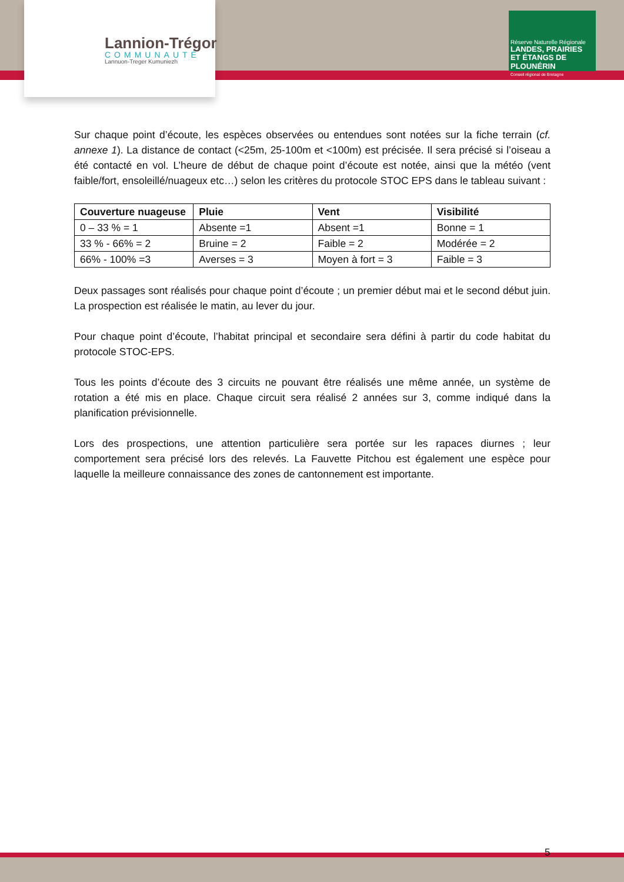Lannion-Trégor
COMMUNAUTÉ
Lannuon-Treger Kumuniezh
Réserve Naturelle Régionale
LANDES, PRAIRIES ET ÉTANGS DE PLOUNÉRIN
Conseil régional de Bretagne
Sur chaque point d’écoute, les espèces observées ou entendues sont notées sur la fiche terrain (cf. annexe 1). La distance de contact (<25m, 25-100m et <100m) est précisée. Il sera précisé si l’oiseau a été contacté en vol. L’heure de début de chaque point d’écoute est notée, ainsi que la météo (vent faible/fort, ensoleillé/nuageux etc…) selon les critères du protocole STOC EPS dans le tableau suivant :
| Couverture nuageuse | Pluie | Vent | Visibilité |
| --- | --- | --- | --- |
| 0 – 33 % = 1 | Absente =1 | Absent =1 | Bonne = 1 |
| 33 % - 66% = 2 | Bruine = 2 | Faible = 2 | Modérée = 2 |
| 66% - 100% =3 | Averses = 3 | Moyen à fort = 3 | Faible = 3 |
Deux passages sont réalisés pour chaque point d’écoute ; un premier début mai et le second début juin. La prospection est réalisée le matin, au lever du jour.
Pour chaque point d’écoute, l’habitat principal et secondaire sera défini à partir du code habitat du protocole STOC-EPS.
Tous les points d’écoute des 3 circuits ne pouvant être réalisés une même année, un système de rotation a été mis en place. Chaque circuit sera réalisé 2 années sur 3, comme indiqué dans la planification prévisionnelle.
Lors des prospections, une attention particulière sera portée sur les rapaces diurnes ; leur comportement sera précisé lors des relevés. La Fauvette Pitchou est également une espèce pour laquelle la meilleure connaissance des zones de cantonnement est importante.
5